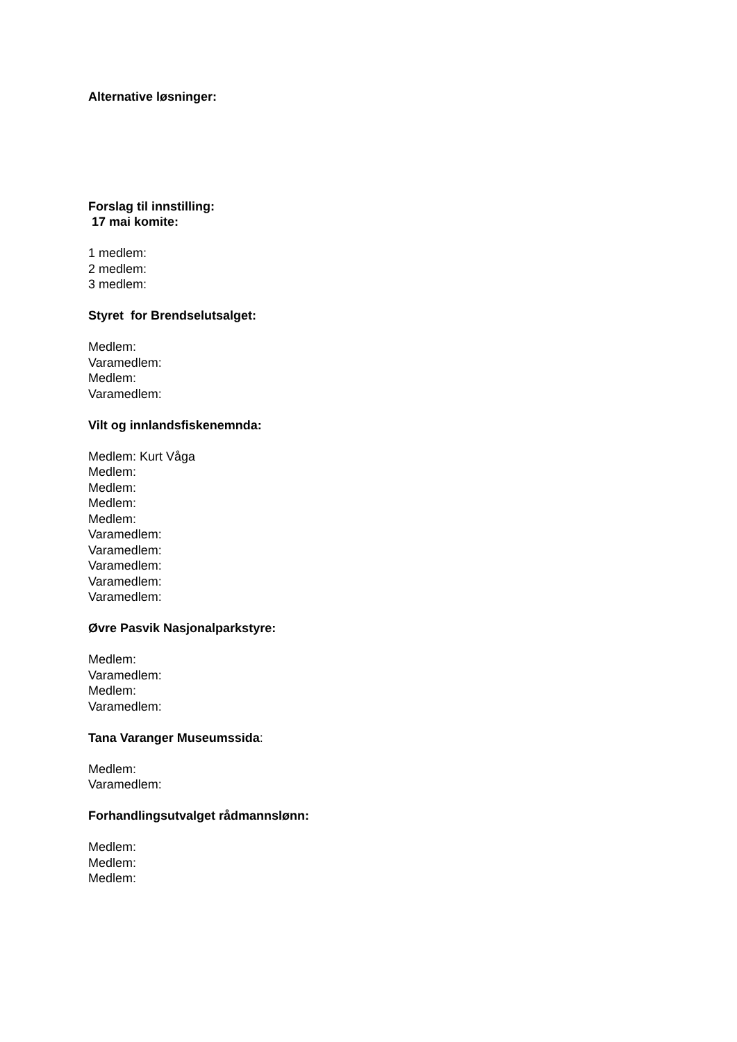Alternative løsninger:
Forslag til innstilling:
17 mai komite:
1 medlem:
2 medlem:
3 medlem:
Styret for Brendselutsalget:
Medlem:
Varamedlem:
Medlem:
Varamedlem:
Vilt og innlandsfiskenemnda:
Medlem: Kurt Våga
Medlem:
Medlem:
Medlem:
Medlem:
Varamedlem:
Varamedlem:
Varamedlem:
Varamedlem:
Varamedlem:
Øvre Pasvik Nasjonalparkstyre:
Medlem:
Varamedlem:
Medlem:
Varamedlem:
Tana Varanger Museumssida:
Medlem:
Varamedlem:
Forhandlingsutvalget rådmannslønn:
Medlem:
Medlem:
Medlem: